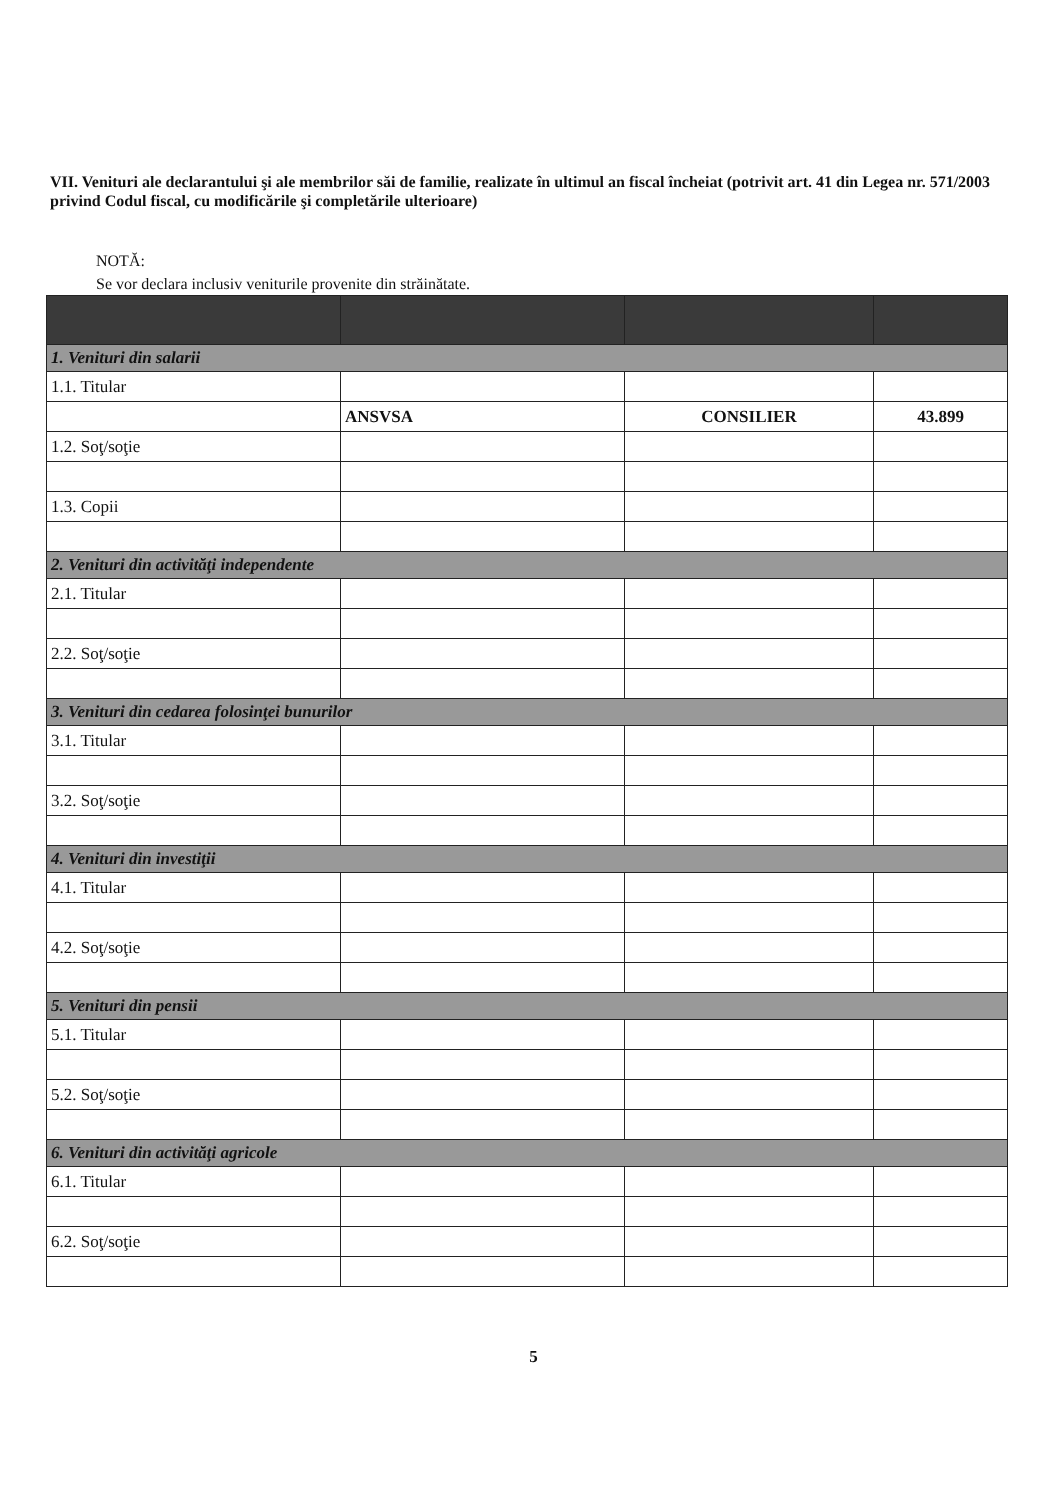VII. Venituri ale declarantului şi ale membrilor săi de familie, realizate în ultimul an fiscal încheiat (potrivit art. 41 din Legea nr. 571/2003 privind Codul fiscal, cu modificările şi completările ulterioare)
NOTĂ:
Se vor declara inclusiv veniturile provenite din străinătate.
| 1. Venituri din salarii | | | |
| 1.1. Titular | | | |
| | ANSVSA | CONSILIER | 43.899 |
| 1.2. Soţ/soţie | | | |
| 1.3. Copii | | | |
| 2. Venituri din activităţi independente | | | |
| 2.1. Titular | | | |
| 2.2. Soţ/soţie | | | |
| 3. Venituri din cedarea folosinţei bunurilor | | | |
| 3.1. Titular | | | |
| 3.2. Soţ/soţie | | | |
| 4. Venituri din investiţii | | | |
| 4.1. Titular | | | |
| 4.2. Soţ/soţie | | | |
| 5. Venituri din pensii | | | |
| 5.1. Titular | | | |
| 5.2. Soţ/soţie | | | |
| 6. Venituri din activităţi agricole | | | |
| 6.1. Titular | | | |
| 6.2. Soţ/soţie | | | |
5